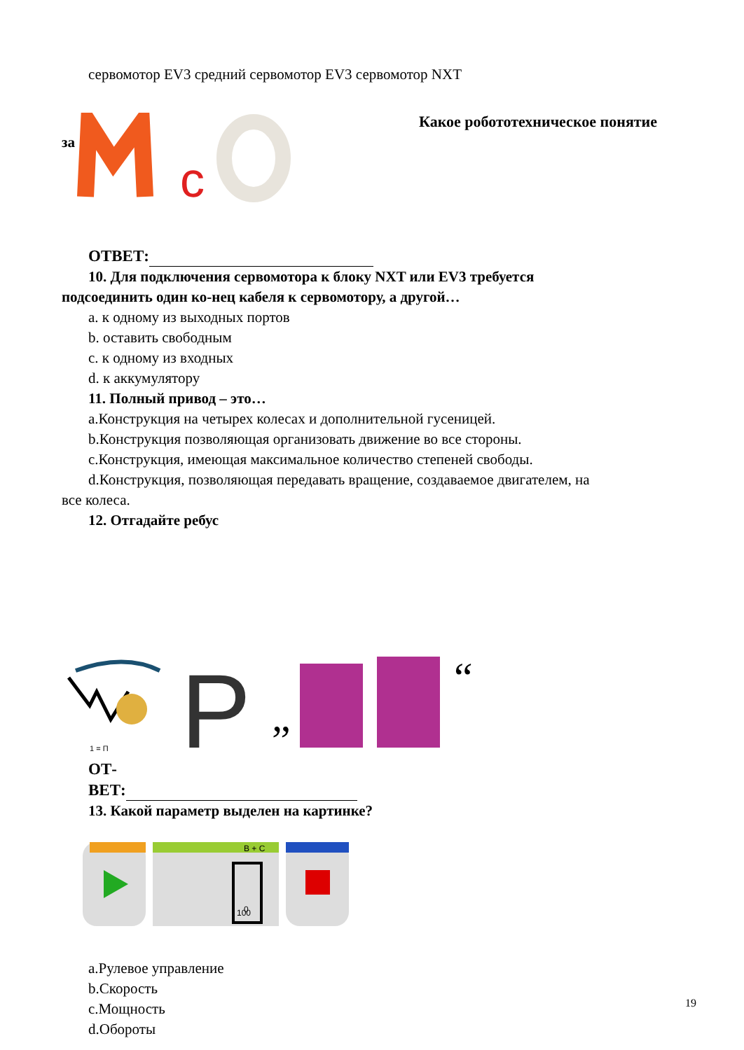сервомотор EV3 средний сервомотор EV3 сервомотор NXT
за
c
Какое робототехническое понятие
ОТВЕТ:
10. Для подключения сервомотора к блоку NXT или EV3 требуется
подсоединить один ко-нец кабеля к сервомотору, а другой…
a. к одному из выходных портов
b. оставить свободным
c. к одному из входных
d. к аккумулятору
11. Полный привод – это…
a.Конструкция на четырех колесах и дополнительной гусеницей.
b.Конструкция позволяющая организовать движение во все стороны.
c.Конструкция, имеющая максимальное количество степеней свободы.
d.Конструкция, позволяющая передавать вращение, создаваемое двигателем, на
все колеса.
12. Отгадайте ребус
1 = П
P
”
“
ОТ-
ВЕТ:
13. Какой параметр выделен на картинке?
B + C
0
100
a.Рулевое управление
b.Скорость
c.Мощность
d.Обороты
19